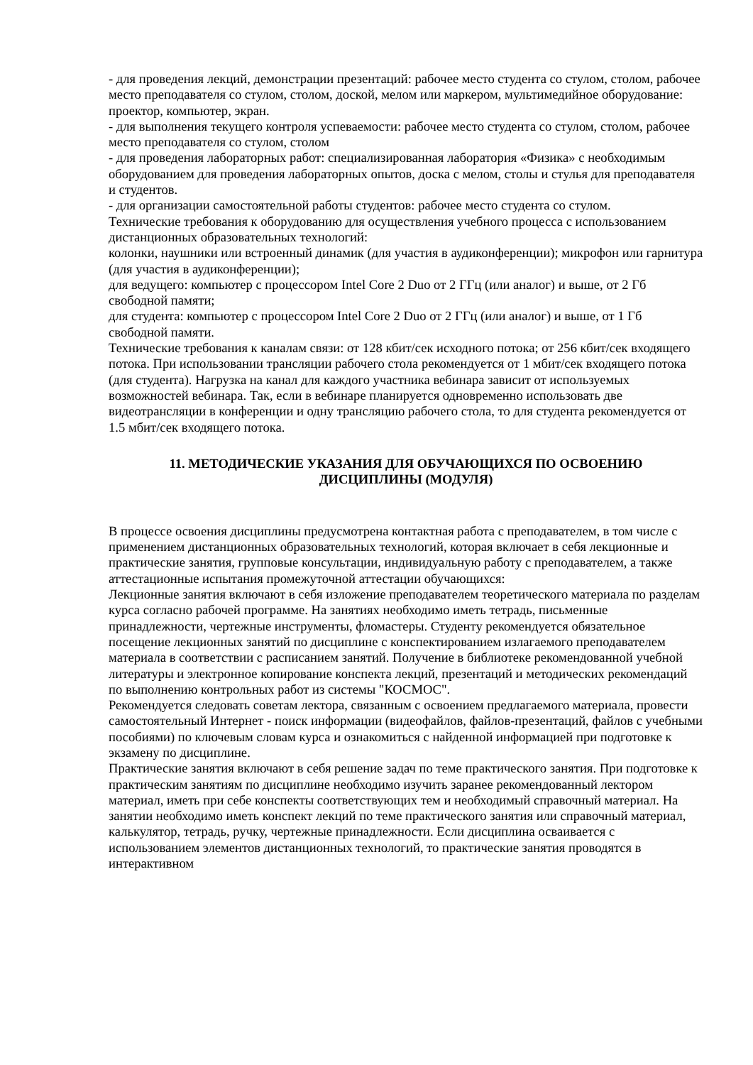- для проведения лекций, демонстрации презентаций: рабочее место студента со стулом, столом, рабочее место преподавателя со стулом, столом, доской, мелом или маркером, мультимедийное оборудование: проектор, компьютер, экран.
- для выполнения текущего контроля успеваемости: рабочее место студента со стулом, столом, рабочее место преподавателя со стулом, столом
- для проведения лабораторных работ: специализированная лаборатория «Физика» с необходимым оборудованием для проведения лабораторных опытов, доска с мелом, столы и стулья для преподавателя и студентов.
- для организации самостоятельной работы студентов: рабочее место студента со стулом.
Технические требования к оборудованию для осуществления учебного процесса с использованием дистанционных образовательных технологий:
колонки, наушники или встроенный динамик (для участия в аудиконференции); микрофон или гарнитура (для участия в аудиконференции);
для ведущего: компьютер с процессором Intel Core 2 Duo от 2 ГГц (или аналог) и выше, от 2 Гб свободной памяти;
для студента: компьютер с процессором Intel Core 2 Duo от 2 ГГц (или аналог) и выше, от 1 Гб свободной памяти.
Технические требования к каналам связи: от 128 кбит/сек исходного потока; от 256 кбит/сек входящего потока. При использовании трансляции рабочего стола рекомендуется от 1 мбит/сек входящего потока (для студента). Нагрузка на канал для каждого участника вебинара зависит от используемых возможностей вебинара. Так, если в вебинаре планируется одновременно использовать две видеотрансляции в конференции и одну трансляцию рабочего стола, то для студента рекомендуется от 1.5 мбит/сек входящего потока.
11. МЕТОДИЧЕСКИЕ УКАЗАНИЯ ДЛЯ ОБУЧАЮЩИХСЯ ПО ОСВОЕНИЮ
ДИСЦИПЛИНЫ (МОДУЛЯ)
В процессе освоения дисциплины предусмотрена контактная работа с преподавателем, в том числе с применением дистанционных образовательных технологий, которая включает в себя лекционные и практические занятия, групповые консультации, индивидуальную работу с преподавателем, а также аттестационные испытания промежуточной аттестации обучающихся:
Лекционные занятия включают в себя изложение преподавателем теоретического материала по разделам курса согласно рабочей программе. На занятиях необходимо иметь тетрадь, письменные принадлежности, чертежные инструменты, фломастеры. Студенту рекомендуется обязательное посещение лекционных занятий по дисциплине с конспектированием излагаемого преподавателем материала в соответствии с расписанием занятий. Получение в библиотеке рекомендованной учебной литературы и электронное копирование конспекта лекций, презентаций и методических рекомендаций по выполнению контрольных работ из системы "КОСМОС".
Рекомендуется следовать советам лектора, связанным с освоением предлагаемого материала, провести самостоятельный Интернет - поиск информации (видеофайлов, файлов-презентаций, файлов с учебными пособиями) по ключевым словам курса и ознакомиться с найденной информацией при подготовке к экзамену по дисциплине.
Практические занятия включают в себя решение задач по теме практического занятия. При подготовке к практическим занятиям по дисциплине необходимо изучить заранее рекомендованный лектором материал, иметь при себе конспекты соответствующих тем и необходимый справочный материал. На занятии необходимо иметь конспект лекций по теме практического занятия или справочный материал, калькулятор, тетрадь, ручку, чертежные принадлежности. Если дисциплина осваивается с использованием элементов дистанционных технологий, то практические занятия проводятся в интерактивном